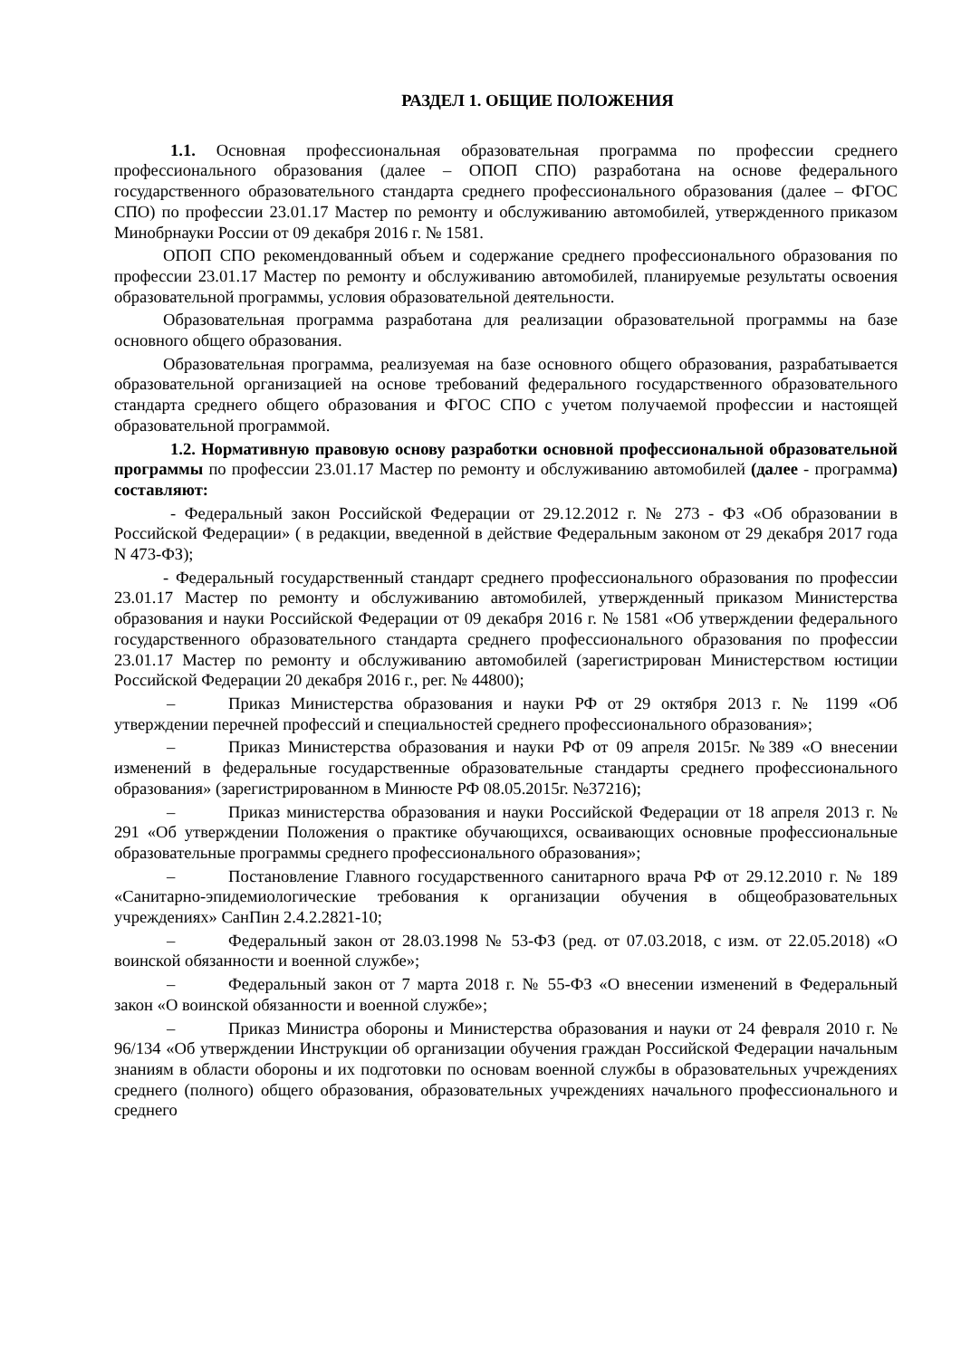РАЗДЕЛ 1. ОБЩИЕ ПОЛОЖЕНИЯ
1.1. Основная профессиональная образовательная программа по профессии среднего профессионального образования (далее – ОПОП СПО) разработана на основе федерального государственного образовательного стандарта среднего профессионального образования (далее – ФГОС СПО) по профессии 23.01.17 Мастер по ремонту и обслуживанию автомобилей, утвержденного приказом Минобрнауки России от 09 декабря 2016 г. № 1581.
ОПОП СПО рекомендованный объем и содержание среднего профессионального образования по профессии 23.01.17 Мастер по ремонту и обслуживанию автомобилей, планируемые результаты освоения образовательной программы, условия образовательной деятельности.
Образовательная программа разработана для реализации образовательной программы на базе основного общего образования.
Образовательная программа, реализуемая на базе основного общего образования, разрабатывается образовательной организацией на основе требований федерального государственного образовательного стандарта среднего общего образования и ФГОС СПО с учетом получаемой профессии и настоящей образовательной программой.
1.2. Нормативную правовую основу разработки основной профессиональной образовательной программы по профессии 23.01.17 Мастер по ремонту и обслуживанию автомобилей (далее - программа) составляют:
- Федеральный закон Российской Федерации от 29.12.2012 г. № 273 - ФЗ «Об образовании в Российской Федерации» ( в редакции, введенной в действие Федеральным законом от 29 декабря 2017 года N 473-ФЗ);
- Федеральный государственный стандарт среднего профессионального образования по профессии 23.01.17 Мастер по ремонту и обслуживанию автомобилей, утвержденный приказом Министерства образования и науки Российской Федерации от 09 декабря 2016 г. № 1581 «Об утверждении федерального государственного образовательного стандарта среднего профессионального образования по профессии 23.01.17 Мастер по ремонту и обслуживанию автомобилей (зарегистрирован Министерством юстиции Российской Федерации 20 декабря 2016 г., рег. № 44800);
– Приказ Министерства образования и науки РФ от 29 октября 2013 г. № 1199 «Об утверждении перечней профессий и специальностей среднего профессионального образования»;
– Приказ Министерства образования и науки РФ от 09 апреля 2015г. №389 «О внесении изменений в федеральные государственные образовательные стандарты среднего профессионального образования» (зарегистрированном в Минюсте РФ 08.05.2015г. №37216);
– Приказ министерства образования и науки Российской Федерации от 18 апреля 2013 г. № 291 «Об утверждении Положения о практике обучающихся, осваивающих основные профессиональные образовательные программы среднего профессионального образования»;
– Постановление Главного государственного санитарного врача РФ от 29.12.2010 г. № 189 «Санитарно-эпидемиологические требования к организации обучения в общеобразовательных учреждениях» СанПин 2.4.2.2821-10;
– Федеральный закон от 28.03.1998 № 53-ФЗ (ред. от 07.03.2018, с изм. от 22.05.2018) «О воинской обязанности и военной службе»;
– Федеральный закон от 7 марта 2018 г. № 55-ФЗ «О внесении изменений в Федеральный закон «О воинской обязанности и военной службе»;
– Приказ Министра обороны и Министерства образования и науки от 24 февраля 2010 г. № 96/134 «Об утверждении Инструкции об организации обучения граждан Российской Федерации начальным знаниям в области обороны и их подготовки по основам военной службы в образовательных учреждениях среднего (полного) общего образования, образовательных учреждениях начального профессионального и среднего